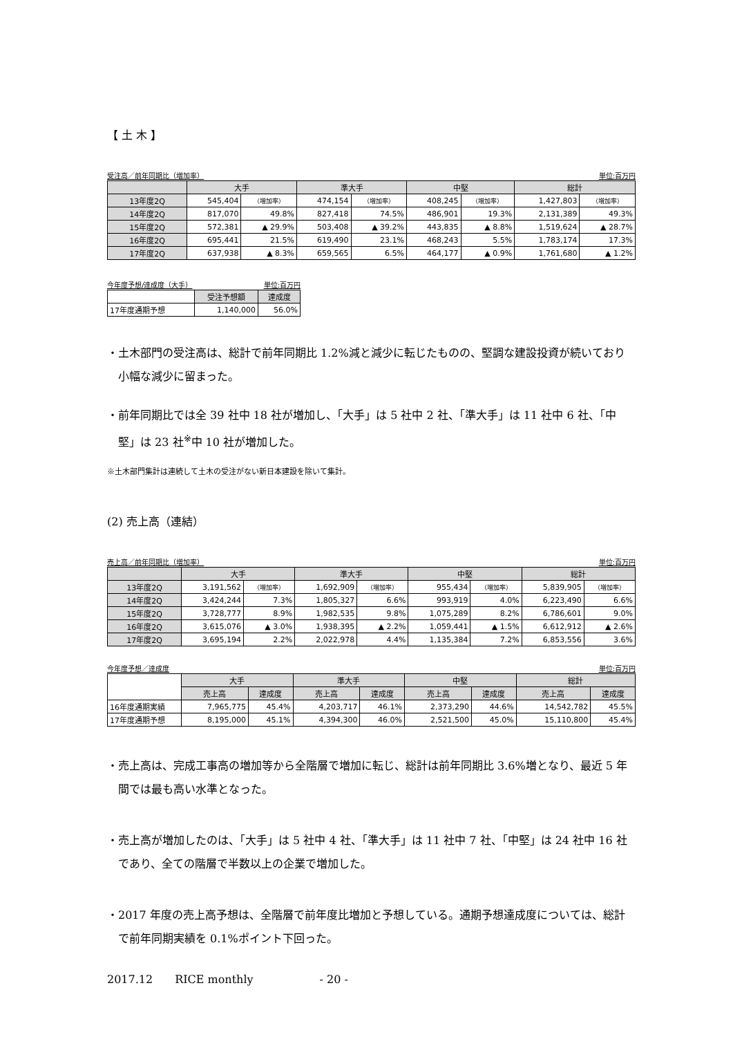【 土 木 】
受注高／前年同期比（増加率） 単位:百万円
| | 大手 | | 準大手 | | 中堅 | | 総計 | |
| --- | --- | --- | --- | --- | --- | --- | --- | --- |
| 13年度2Q | 545,404 | （増加率） | 474,154 | （増加率） | 408,245 | （増加率） | 1,427,803 | （増加率） |
| 14年度2Q | 817,070 | 49.8% | 827,418 | 74.5% | 486,901 | 19.3% | 2,131,389 | 49.3% |
| 15年度2Q | 572,381 | ▲ 29.9% | 503,408 | ▲ 39.2% | 443,835 | ▲ 8.8% | 1,519,624 | ▲ 28.7% |
| 16年度2Q | 695,441 | 21.5% | 619,490 | 23.1% | 468,243 | 5.5% | 1,783,174 | 17.3% |
| 17年度2Q | 637,938 | ▲ 8.3% | 659,565 | 6.5% | 464,177 | ▲ 0.9% | 1,761,680 | ▲ 1.2% |
今年度予想/達成度（大手） 単位:百万円
| | 受注予想額 | 達成度 |
| --- | --- | --- |
| 17年度通期予想 | 1,140,000 | 56.0% |
・土木部門の受注高は、総計で前年同期比 1.2%減と減少に転じたものの、堅調な建設投資が続いており小幅な減少に留まった。
・前年同期比では全 39 社中 18 社が増加し、「大手」は 5 社中 2 社、「準大手」は 11 社中 6 社、「中堅」は 23 社<sup>※</sup>中 10 社が増加した。
※土木部門集計は連続して土木の受注がない新日本建設を除いて集計。
(2) 売上高（連結）
売上高／前年同期比（増加率） 単位:百万円
| | 大手 | | 準大手 | | 中堅 | | 総計 | |
| --- | --- | --- | --- | --- | --- | --- | --- | --- |
| 13年度2Q | 3,191,562 | （増加率） | 1,692,909 | （増加率） | 955,434 | （増加率） | 5,839,905 | （増加率） |
| 14年度2Q | 3,424,244 | 7.3% | 1,805,327 | 6.6% | 993,919 | 4.0% | 6,223,490 | 6.6% |
| 15年度2Q | 3,728,777 | 8.9% | 1,982,535 | 9.8% | 1,075,289 | 8.2% | 6,786,601 | 9.0% |
| 16年度2Q | 3,615,076 | ▲ 3.0% | 1,938,395 | ▲ 2.2% | 1,059,441 | ▲ 1.5% | 6,612,912 | ▲ 2.6% |
| 17年度2Q | 3,695,194 | 2.2% | 2,022,978 | 4.4% | 1,135,384 | 7.2% | 6,853,556 | 3.6% |
今年度予想／達成度 単位:百万円
| | 大手 | | 準大手 | | 中堅 | | 総計 | |
| --- | --- | --- | --- | --- | --- | --- | --- | --- |
| | 売上高 | 達成度 | 売上高 | 達成度 | 売上高 | 達成度 | 売上高 | 達成度 |
| 16年度通期実績 | 7,965,775 | 45.4% | 4,203,717 | 46.1% | 2,373,290 | 44.6% | 14,542,782 | 45.5% |
| 17年度通期予想 | 8,195,000 | 45.1% | 4,394,300 | 46.0% | 2,521,500 | 45.0% | 15,110,800 | 45.4% |
・売上高は、完成工事高の増加等から全階層で増加に転じ、総計は前年同期比 3.6%増となり、最近 5 年間では最も高い水準となった。
・売上高が増加したのは、「大手」は 5 社中 4 社、「準大手」は 11 社中 7 社、「中堅」は 24 社中 16 社であり、全ての階層で半数以上の企業で増加した。
・2017 年度の売上高予想は、全階層で前年度比増加と予想している。通期予想達成度については、総計で前年同期実績を 0.1%ポイント下回った。
2017.12　　RICE monthly　　　　　　- 20 -